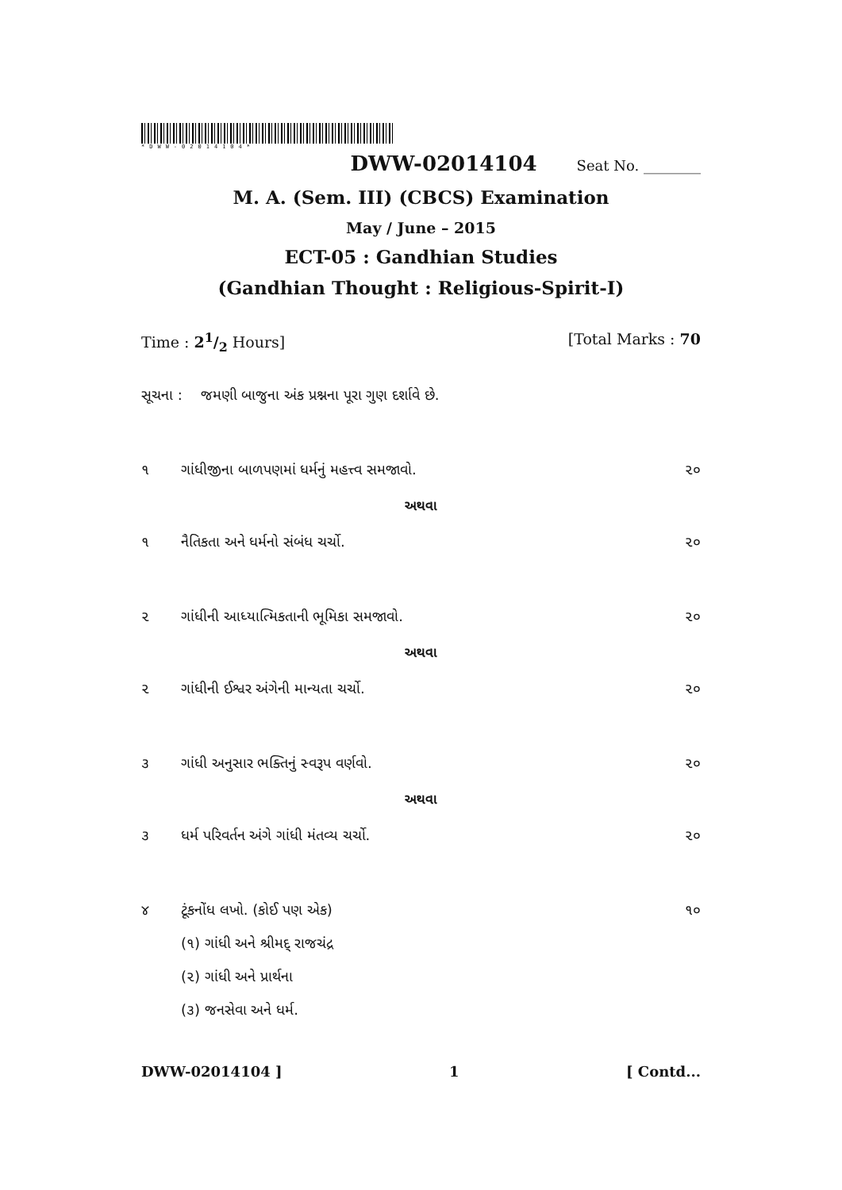*DWW-02014104*
DWW-02014104 Seat No. ________
M. A. (Sem. III) (CBCS) Examination
May / June – 2015
ECT-05 : Gandhian Studies
(Gandhian Thought : Religious-Spirit-I)
Time : 21/2 Hours] [Total Marks : 70
સૂચના : જમણી બાજુના અંક પ્રશ્નના પૂરા ગુણ દર્શાવે છે.
૧ ગાંધીજીના બાળપણમાં ધર્મનું મહત્ત્વ સમજાવો. ૨૦
અથવા
૧ નૈતિકતા અને ધર્મનો સંબંધ ચર્ચો. ૨૦
૨ ગાંધીની આધ્યાત્મિકતાની ભૂમિકા સમજાવો. ૨૦
અથવા
૨ ગાંધીની ઈશ્વર અંગેની માન્યતા ચર્ચો. ૨૦
૩ ગાંધી અનુસાર ભક્તિનું સ્વરૂપ વર્ણવો. ૨૦
અથવા
૩ ધર્મ પરિવર્તન અંગે ગાંધી મંતવ્ય ચર્ચો. ૨૦
૪ ટૂંકનોંધ લખો. (કોઈ પણ એક) ૧૦
(૧) ગાંધી અને શ્રીમદ્ રાજચંદ્ર
(૨) ગાંધી અને પ્રાર્થના
(૩) જનસેવા અને ધર્મ.
DWW-02014104 ] 1 [ Contd...